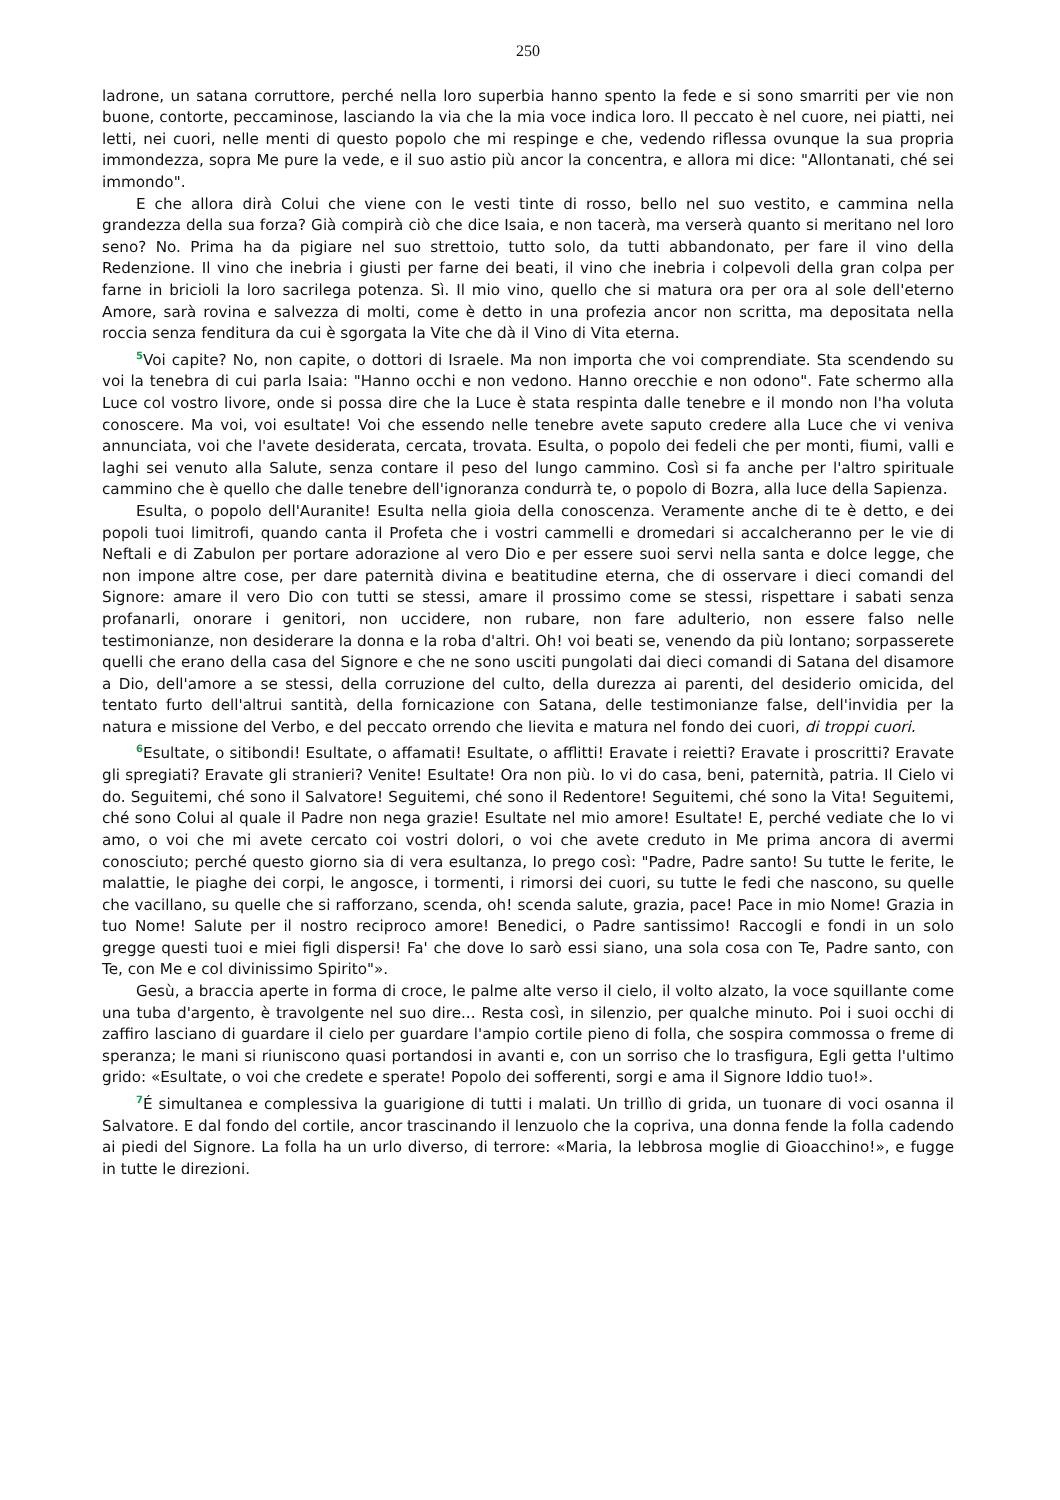250
ladrone, un satana corruttore, perché nella loro superbia hanno spento la fede e si sono smarriti per vie non buone, contorte, peccaminose, lasciando la via che la mia voce indica loro. Il peccato è nel cuore, nei piatti, nei letti, nei cuori, nelle menti di questo popolo che mi respinge e che, vedendo riflessa ovunque la sua propria immondezza, sopra Me pure la vede, e il suo astio più ancor la concentra, e allora mi dice: "Allontanati, ché sei immondo".
E che allora dirà Colui che viene con le vesti tinte di rosso, bello nel suo vestito, e cammina nella grandezza della sua forza? Già compirà ciò che dice Isaia, e non tacerà, ma verserà quanto si meritano nel loro seno? No. Prima ha da pigiare nel suo strettoio, tutto solo, da tutti abbandonato, per fare il vino della Redenzione. Il vino che inebria i giusti per farne dei beati, il vino che inebria i colpevoli della gran colpa per farne in bricioli la loro sacrilega potenza. Sì. Il mio vino, quello che si matura ora per ora al sole dell'eterno Amore, sarà rovina e salvezza di molti, come è detto in una profezia ancor non scritta, ma depositata nella roccia senza fenditura da cui è sgorgata la Vite che dà il Vino di Vita eterna.
<sup>5</sup> Voi capite? No, non capite, o dottori di Israele. Ma non importa che voi comprendiate. Sta scendendo su voi la tenebra di cui parla Isaia: "Hanno occhi e non vedono. Hanno orecchie e non odono". Fate schermo alla Luce col vostro livore, onde si possa dire che la Luce è stata respinta dalle tenebre e il mondo non l'ha voluta conoscere. Ma voi, voi esultate! Voi che essendo nelle tenebre avete saputo credere alla Luce che vi veniva annunciata, voi che l'avete desiderata, cercata, trovata. Esulta, o popolo dei fedeli che per monti, fiumi, valli e laghi sei venuto alla Salute, senza contare il peso del lungo cammino. Così si fa anche per l'altro spirituale cammino che è quello che dalle tenebre dell'ignoranza condurrà te, o popolo di Bozra, alla luce della Sapienza.
Esulta, o popolo dell'Auranite! Esulta nella gioia della conoscenza. Veramente anche di te è detto, e dei popoli tuoi limitrofi, quando canta il Profeta che i vostri cammelli e dromedari si accalcheranno per le vie di Neftali e di Zabulon per portare adorazione al vero Dio e per essere suoi servi nella santa e dolce legge, che non impone altre cose, per dare paternità divina e beatitudine eterna, che di osservare i dieci comandi del Signore: amare il vero Dio con tutti se stessi, amare il prossimo come se stessi, rispettare i sabati senza profanarli, onorare i genitori, non uccidere, non rubare, non fare adulterio, non essere falso nelle testimonianze, non desiderare la donna e la roba d'altri. Oh! voi beati se, venendo da più lontano; sorpasserete quelli che erano della casa del Signore e che ne sono usciti pungolati dai dieci comandi di Satana del disamore a Dio, dell'amore a se stessi, della corruzione del culto, della durezza ai parenti, del desiderio omicida, del tentato furto dell'altrui santità, della fornicazione con Satana, delle testimonianze false, dell'invidia per la natura e missione del Verbo, e del peccato orrendo che lievita e matura nel fondo dei cuori, di troppi cuori.
<sup>6</sup> Esultate, o sitibondi! Esultate, o affamati! Esultate, o afflitti! Eravate i reietti? Eravate i proscritti? Eravate gli spregiati? Eravate gli stranieri? Venite! Esultate! Ora non più. Io vi do casa, beni, paternità, patria. Il Cielo vi do. Seguitemi, ché sono il Salvatore! Seguitemi, ché sono il Redentore! Seguitemi, ché sono la Vita! Seguitemi, ché sono Colui al quale il Padre non nega grazie! Esultate nel mio amore! Esultate! E, perché vediate che Io vi amo, o voi che mi avete cercato coi vostri dolori, o voi che avete creduto in Me prima ancora di avermi conosciuto; perché questo giorno sia di vera esultanza, Io prego così: "Padre, Padre santo! Su tutte le ferite, le malattie, le piaghe dei corpi, le angosce, i tormenti, i rimorsi dei cuori, su tutte le fedi che nascono, su quelle che vacillano, su quelle che si rafforzano, scenda, oh! scenda salute, grazia, pace! Pace in mio Nome! Grazia in tuo Nome! Salute per il nostro reciproco amore! Benedici, o Padre santissimo! Raccogli e fondi in un solo gregge questi tuoi e miei figli dispersi! Fa' che dove Io sarò essi siano, una sola cosa con Te, Padre santo, con Te, con Me e col divinissimo Spirito"».
Gesù, a braccia aperte in forma di croce, le palme alte verso il cielo, il volto alzato, la voce squillante come una tuba d'argento, è travolgente nel suo dire... Resta così, in silenzio, per qualche minuto. Poi i suoi occhi di zaffiro lasciano di guardare il cielo per guardare l'ampio cortile pieno di folla, che sospira commossa o freme di speranza; le mani si riuniscono quasi portandosi in avanti e, con un sorriso che lo trasfigura, Egli getta l'ultimo grido: «Esultate, o voi che credete e sperate! Popolo dei sofferenti, sorgi e ama il Signore Iddio tuo!».
<sup>7</sup> É simultanea e complessiva la guarigione di tutti i malati. Un trillìo di grida, un tuonare di voci osanna il Salvatore. E dal fondo del cortile, ancor trascinando il lenzuolo che la copriva, una donna fende la folla cadendo ai piedi del Signore. La folla ha un urlo diverso, di terrore: «Maria, la lebbrosa moglie di Gioacchino!», e fugge in tutte le direzioni.